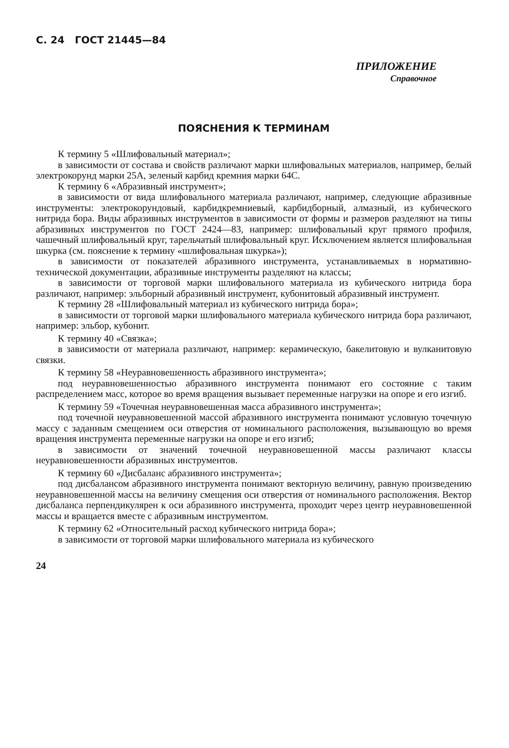С. 24 ГОСТ 21445—84
ПРИЛОЖЕНИЕ
Справочное
ПОЯСНЕНИЯ К ТЕРМИНАМ
К термину 5 «Шлифовальный материал»;
в зависимости от состава и свойств различают марки шлифовальных материалов, например, белый электрокорунд марки 25А, зеленый карбид кремния марки 64С.
К термину 6 «Абразивный инструмент»;
в зависимости от вида шлифовального материала различают, например, следующие абразивные инструменты: электрокорундовый, карбидкремниевый, карбидборный, алмазный, из кубического нитрида бора. Виды абразивных инструментов в зависимости от формы и размеров разделяют на типы абразивных инструментов по ГОСТ 2424—83, например: шлифовальный круг прямого профиля, чашечный шлифовальный круг, тарельчатый шлифовальный круг. Исключением является шлифовальная шкурка (см. пояснение к термину «шлифовальная шкурка»);
в зависимости от показателей абразивного инструмента, устанавливаемых в нормативно-технической документации, абразивные инструменты разделяют на классы;
в зависимости от торговой марки шлифовального материала из кубического нитрида бора различают, например: эльборный абразивный инструмент, кубонитовый абразивный инструмент.
К термину 28 «Шлифовальный материал из кубического нитрида бора»;
в зависимости от торговой марки шлифовального материала кубического нитрида бора различают, например: эльбор, кубонит.
К термину 40 «Связка»;
в зависимости от материала различают, например: керамическую, бакелитовую и вулканитовую связки.
К термину 58 «Неуравновешенность абразивного инструмента»;
под неуравновешенностью абразивного инструмента понимают его состояние с таким распределением масс, которое во время вращения вызывает переменные нагрузки на опоре и его изгиб.
К термину 59 «Точечная неуравновешенная масса абразивного инструмента»;
под точечной неуравновешенной массой абразивного инструмента понимают условную точечную массу с заданным смещением оси отверстия от номинального расположения, вызывающую во время вращения инструмента переменные нагрузки на опоре и его изгиб;
в зависимости от значений точечной неуравновешенной массы различают классы неуравновешенности абразивных инструментов.
К термину 60 «Дисбаланс абразивного инструмента»;
под дисбалансом абразивного инструмента понимают векторную величину, равную произведению неуравновешенной массы на величину смещения оси отверстия от номинального расположения. Вектор дисбаланса перпендикулярен к оси абразивного инструмента, проходит через центр неуравновешенной массы и вращается вместе с абразивным инструментом.
К термину 62 «Относительный расход кубического нитрида бора»;
в зависимости от торговой марки шлифовального материала из кубического
24